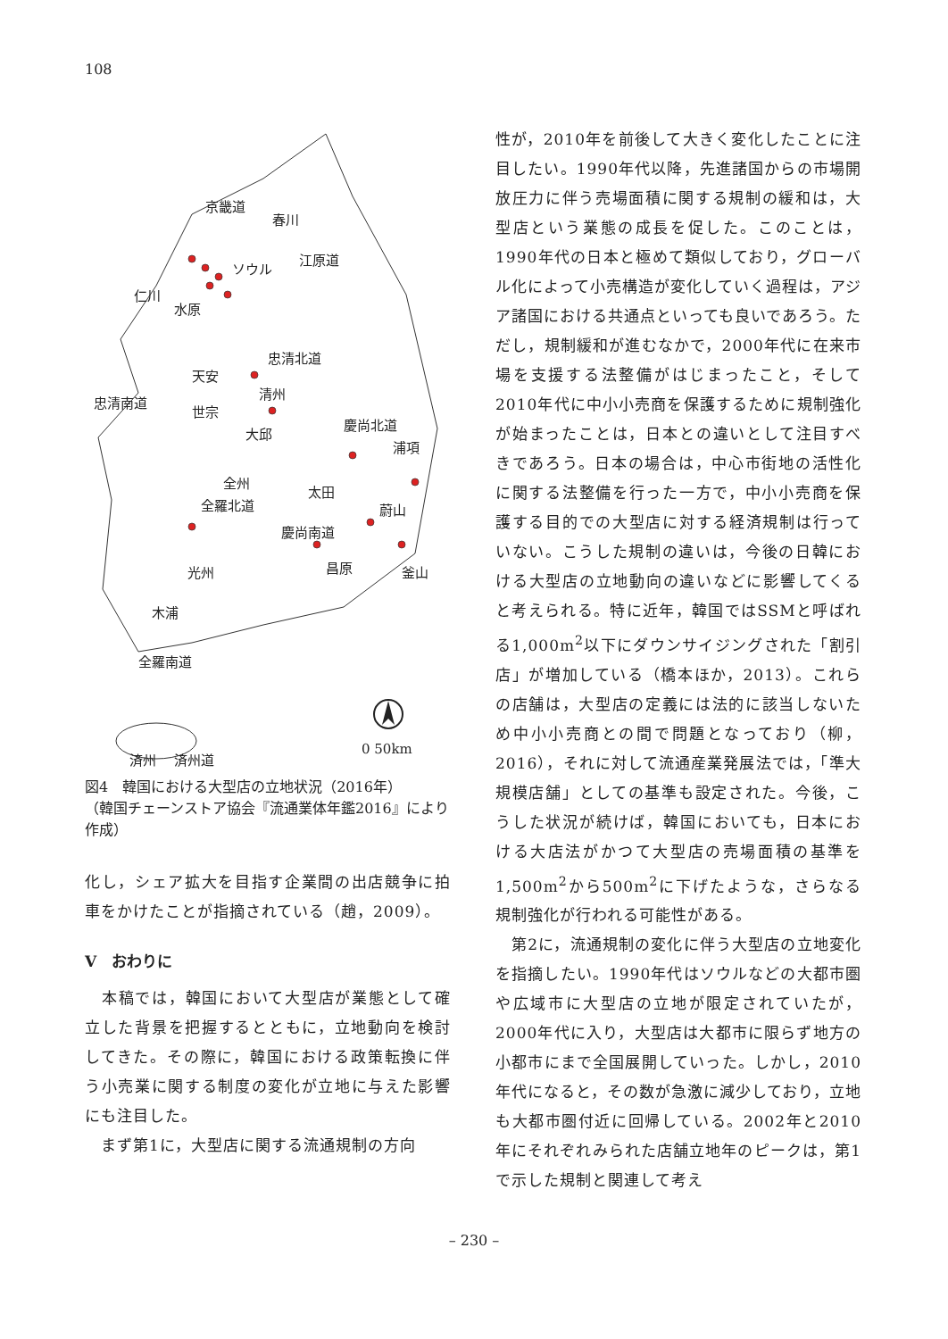108
京畿道
春川
江原道
ソウル
仁川
水原
忠清北道
天安
清州
忠清南道
世宗
大邱
慶尚北道
浦項
全州
全羅北道
太田
蔚山
慶尚南道
光州 昌原 釜山
木浦
全羅南道
済州 済州道
0 50km
図4　韓国における大型店の立地状況（2016年）
（韓国チェーンストア協会『流通業体年鑑2016』により作成）
化し，シェア拡大を目指す企業間の出店競争に拍車をかけたことが指摘されている（趙，2009）。
V　おわりに
　本稿では，韓国において大型店が業態として確立した背景を把握するとともに，立地動向を検討してきた。その際に，韓国における政策転換に伴う小売業に関する制度の変化が立地に与えた影響にも注目した。
　まず第1に，大型店に関する流通規制の方向
性が，2010年を前後して大きく変化したことに注目したい。1990年代以降，先進諸国からの市場開放圧力に伴う売場面積に関する規制の緩和は，大型店という業態の成長を促した。このことは，1990年代の日本と極めて類似しており，グローバル化によって小売構造が変化していく過程は，アジア諸国における共通点といっても良いであろう。ただし，規制緩和が進むなかで，2000年代に在来市場を支援する法整備がはじまったこと，そして2010年代に中小小売商を保護するために規制強化が始まったことは，日本との違いとして注目すべきであろう。日本の場合は，中心市街地の活性化に関する法整備を行った一方で，中小小売商を保護する目的での大型店に対する経済規制は行っていない。こうした規制の違いは，今後の日韓における大型店の立地動向の違いなどに影響してくると考えられる。特に近年，韓国ではSSMと呼ばれる1,000m<sup>2</sup>以下にダウンサイジングされた「割引店」が増加している（橋本ほか，2013）。これらの店舗は，大型店の定義には法的に該当しないため中小小売商との間で問題となっており（柳，2016），それに対して流通産業発展法では，「準大規模店舗」としての基準も設定された。今後，こうした状況が続けば，韓国においても，日本における大店法がかつて大型店の売場面積の基準を1,500m<sup>2</sup>から500m<sup>2</sup>に下げたような，さらなる規制強化が行われる可能性がある。
　第2に，流通規制の変化に伴う大型店の立地変化を指摘したい。1990年代はソウルなどの大都市圏や広域市に大型店の立地が限定されていたが，2000年代に入り，大型店は大都市に限らず地方の小都市にまで全国展開していった。しかし，2010年代になると，その数が急激に減少しており，立地も大都市圏付近に回帰している。2002年と2010年にそれぞれみられた店舗立地年のピークは，第1で示した規制と関連して考え
– 230 –